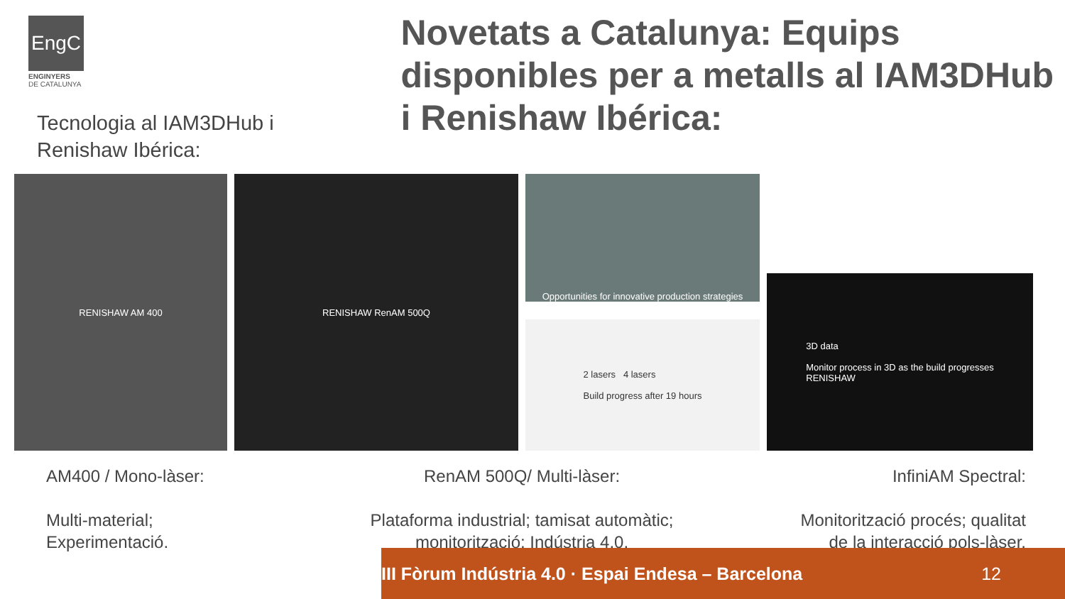EngC
ENGINYERS
DE CATALUNYA
Tecnologia al IAM3DHub i
Renishaw Ibérica:
Novetats a Catalunya: Equips disponibles per a metalls al IAM3DHub i Renishaw Ibérica:
RENISHAW AM 400 RENISHAW RenAM 500Q
Opportunities for innovative production strategies
2 lasers 4 lasers
Build progress after 19 hours
3D data
Monitor process in 3D as the build progresses
RENISHAW
AM400 / Mono-làser:
Multi-material;
Experimentació.
RenAM 500Q/ Multi-làser:
Plataforma industrial; tamisat automàtic;
monitorització; Indústria 4.0.
InfiniAM Spectral:
Monitorització procés; qualitat
de la interacció pols-làser.
III Fòrum Indústria 4.0 · Espai Endesa – Barcelona 12